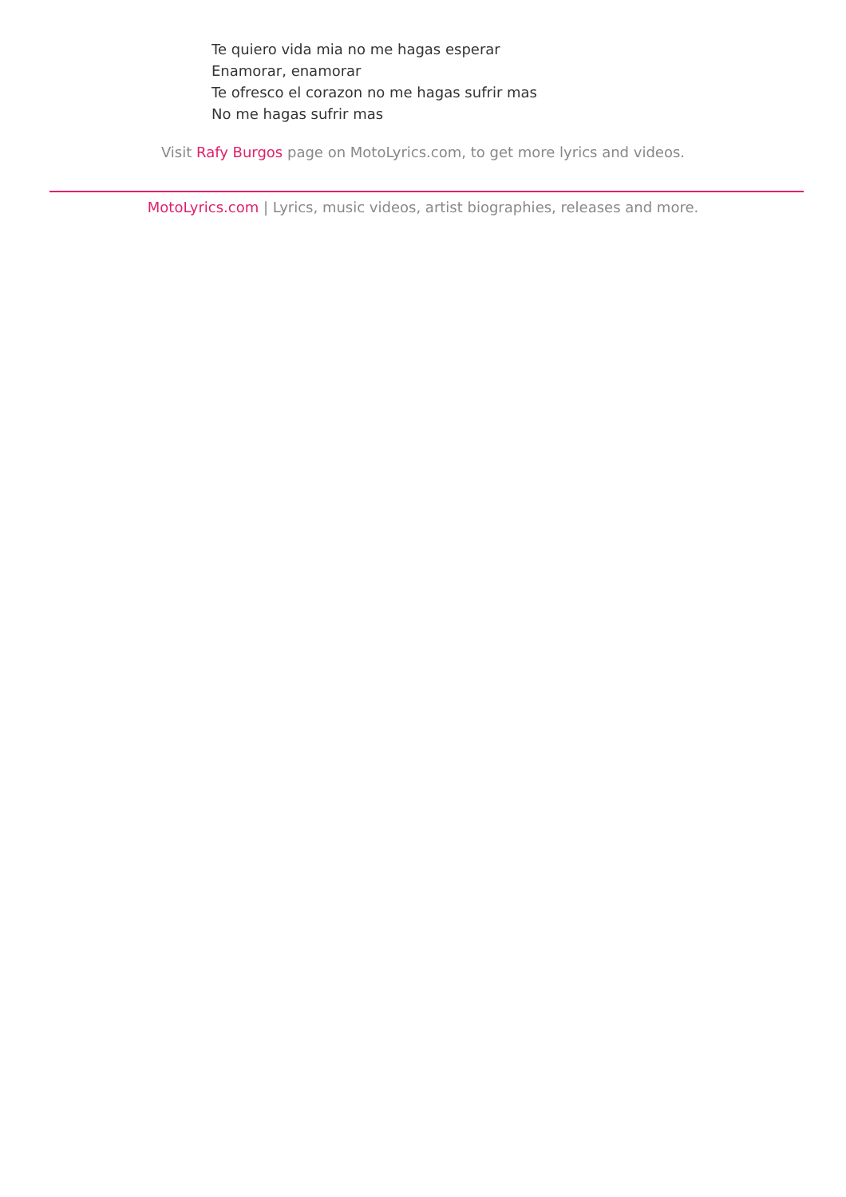Te quiero vida mia no me hagas esperar
Enamorar, enamorar
Te ofresco el corazon no me hagas sufrir mas
No me hagas sufrir mas
Visit Rafy Burgos page on MotoLyrics.com, to get more lyrics and videos.
MotoLyrics.com | Lyrics, music videos, artist biographies, releases and more.